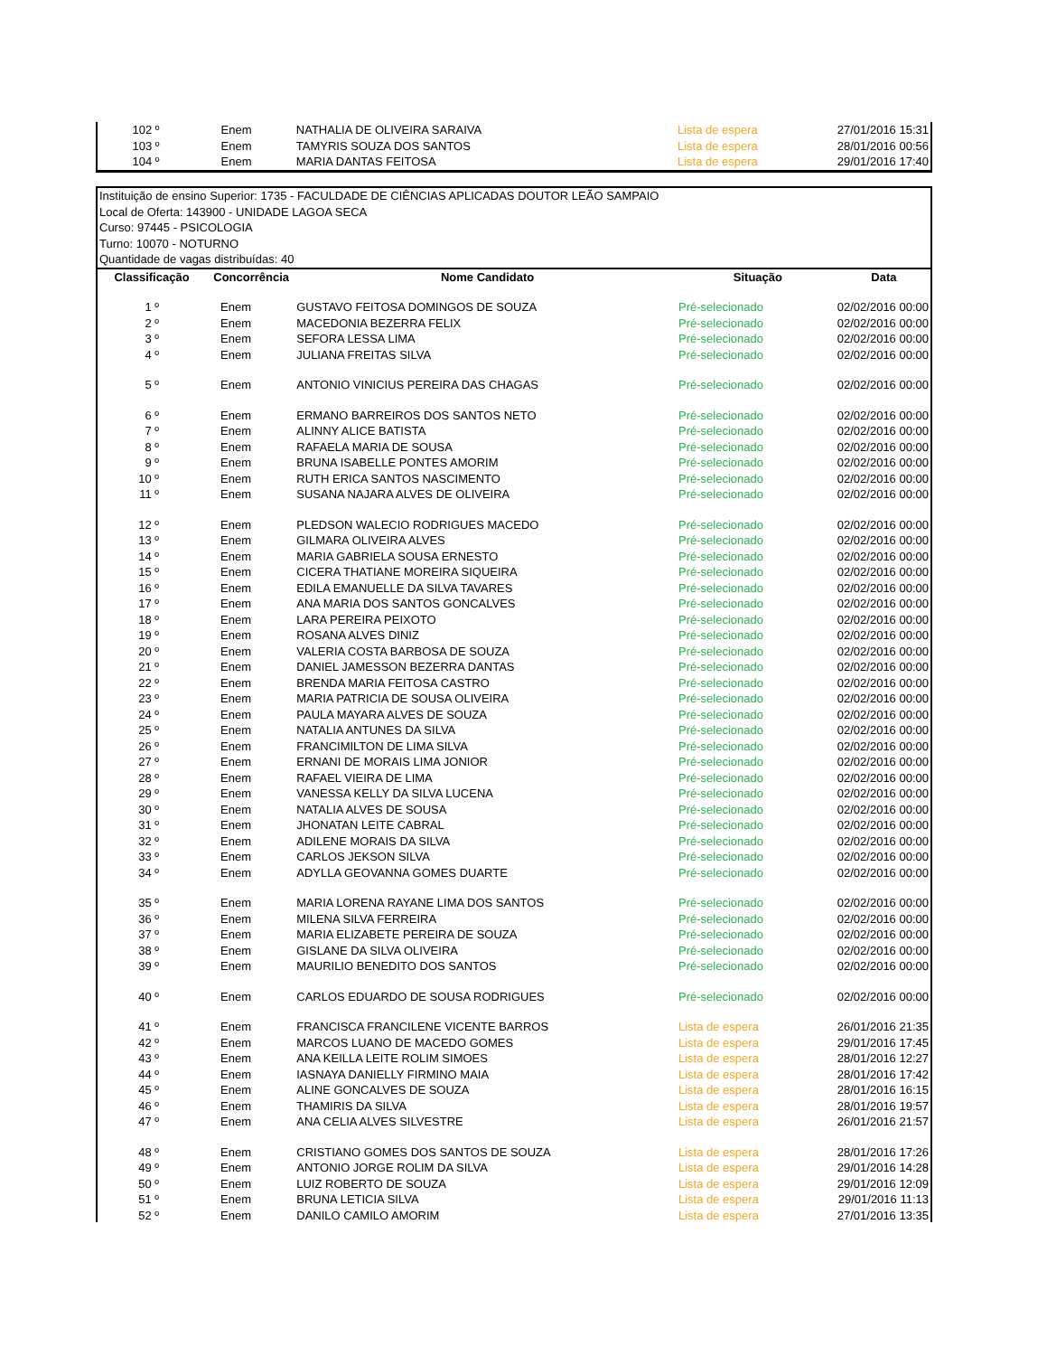| 102 º | Enem | NATHALIA DE OLIVEIRA SARAIVA | Lista de espera | 27/01/2016 15:31 |
| 103 º | Enem | TAMYRIS SOUZA DOS SANTOS | Lista de espera | 28/01/2016 00:56 |
| 104 º | Enem | MARIA DANTAS FEITOSA | Lista de espera | 29/01/2016 17:40 |
Instituição de ensino Superior: 1735 - FACULDADE DE CIÊNCIAS APLICADAS DOUTOR LEÃO SAMPAIO
Local de Oferta: 143900 - UNIDADE LAGOA SECA
Curso: 97445 - PSICOLOGIA
Turno: 10070 - NOTURNO
Quantidade de vagas distribuídas: 40
| Classificação | Concorrência | Nome Candidato | Situação | Data |
| --- | --- | --- | --- | --- |
| 1 º | Enem | GUSTAVO FEITOSA DOMINGOS DE SOUZA | Pré-selecionado | 02/02/2016 00:00 |
| 2 º | Enem | MACEDONIA BEZERRA FELIX | Pré-selecionado | 02/02/2016 00:00 |
| 3 º | Enem | SEFORA LESSA LIMA | Pré-selecionado | 02/02/2016 00:00 |
| 4 º | Enem | JULIANA FREITAS SILVA | Pré-selecionado | 02/02/2016 00:00 |
| 5 º | Enem | ANTONIO VINICIUS PEREIRA DAS CHAGAS | Pré-selecionado | 02/02/2016 00:00 |
| 6 º | Enem | ERMANO BARREIROS DOS SANTOS NETO | Pré-selecionado | 02/02/2016 00:00 |
| 7 º | Enem | ALINNY ALICE BATISTA | Pré-selecionado | 02/02/2016 00:00 |
| 8 º | Enem | RAFAELA MARIA DE SOUSA | Pré-selecionado | 02/02/2016 00:00 |
| 9 º | Enem | BRUNA ISABELLE PONTES AMORIM | Pré-selecionado | 02/02/2016 00:00 |
| 10 º | Enem | RUTH ERICA SANTOS NASCIMENTO | Pré-selecionado | 02/02/2016 00:00 |
| 11 º | Enem | SUSANA NAJARA ALVES DE OLIVEIRA | Pré-selecionado | 02/02/2016 00:00 |
| 12 º | Enem | PLEDSON WALECIO RODRIGUES MACEDO | Pré-selecionado | 02/02/2016 00:00 |
| 13 º | Enem | GILMARA OLIVEIRA ALVES | Pré-selecionado | 02/02/2016 00:00 |
| 14 º | Enem | MARIA GABRIELA SOUSA ERNESTO | Pré-selecionado | 02/02/2016 00:00 |
| 15 º | Enem | CICERA THATIANE MOREIRA SIQUEIRA | Pré-selecionado | 02/02/2016 00:00 |
| 16 º | Enem | EDILA EMANUELLE DA SILVA TAVARES | Pré-selecionado | 02/02/2016 00:00 |
| 17 º | Enem | ANA MARIA DOS SANTOS GONCALVES | Pré-selecionado | 02/02/2016 00:00 |
| 18 º | Enem | LARA PEREIRA PEIXOTO | Pré-selecionado | 02/02/2016 00:00 |
| 19 º | Enem | ROSANA ALVES DINIZ | Pré-selecionado | 02/02/2016 00:00 |
| 20 º | Enem | VALERIA COSTA BARBOSA DE SOUZA | Pré-selecionado | 02/02/2016 00:00 |
| 21 º | Enem | DANIEL JAMESSON BEZERRA DANTAS | Pré-selecionado | 02/02/2016 00:00 |
| 22 º | Enem | BRENDA MARIA FEITOSA CASTRO | Pré-selecionado | 02/02/2016 00:00 |
| 23 º | Enem | MARIA PATRICIA DE SOUSA OLIVEIRA | Pré-selecionado | 02/02/2016 00:00 |
| 24 º | Enem | PAULA MAYARA ALVES DE SOUZA | Pré-selecionado | 02/02/2016 00:00 |
| 25 º | Enem | NATALIA ANTUNES DA SILVA | Pré-selecionado | 02/02/2016 00:00 |
| 26 º | Enem | FRANCIMILTON DE LIMA SILVA | Pré-selecionado | 02/02/2016 00:00 |
| 27 º | Enem | ERNANI DE MORAIS LIMA JONIOR | Pré-selecionado | 02/02/2016 00:00 |
| 28 º | Enem | RAFAEL VIEIRA DE LIMA | Pré-selecionado | 02/02/2016 00:00 |
| 29 º | Enem | VANESSA KELLY DA SILVA LUCENA | Pré-selecionado | 02/02/2016 00:00 |
| 30 º | Enem | NATALIA ALVES DE SOUSA | Pré-selecionado | 02/02/2016 00:00 |
| 31 º | Enem | JHONATAN LEITE CABRAL | Pré-selecionado | 02/02/2016 00:00 |
| 32 º | Enem | ADILENE MORAIS DA SILVA | Pré-selecionado | 02/02/2016 00:00 |
| 33 º | Enem | CARLOS JEKSON SILVA | Pré-selecionado | 02/02/2016 00:00 |
| 34 º | Enem | ADYLLA GEOVANNA GOMES DUARTE | Pré-selecionado | 02/02/2016 00:00 |
| 35 º | Enem | MARIA LORENA RAYANE LIMA DOS SANTOS | Pré-selecionado | 02/02/2016 00:00 |
| 36 º | Enem | MILENA SILVA FERREIRA | Pré-selecionado | 02/02/2016 00:00 |
| 37 º | Enem | MARIA ELIZABETE PEREIRA DE SOUZA | Pré-selecionado | 02/02/2016 00:00 |
| 38 º | Enem | GISLANE DA SILVA OLIVEIRA | Pré-selecionado | 02/02/2016 00:00 |
| 39 º | Enem | MAURILIO BENEDITO DOS SANTOS | Pré-selecionado | 02/02/2016 00:00 |
| 40 º | Enem | CARLOS EDUARDO DE SOUSA RODRIGUES | Pré-selecionado | 02/02/2016 00:00 |
| 41 º | Enem | FRANCISCA FRANCILENE VICENTE BARROS | Lista de espera | 26/01/2016 21:35 |
| 42 º | Enem | MARCOS LUANO DE MACEDO GOMES | Lista de espera | 29/01/2016 17:45 |
| 43 º | Enem | ANA KEILLA LEITE ROLIM SIMOES | Lista de espera | 28/01/2016 12:27 |
| 44 º | Enem | IASNAYA DANIELLY FIRMINO MAIA | Lista de espera | 28/01/2016 17:42 |
| 45 º | Enem | ALINE GONCALVES DE SOUZA | Lista de espera | 28/01/2016 16:15 |
| 46 º | Enem | THAMIRIS DA SILVA | Lista de espera | 28/01/2016 19:57 |
| 47 º | Enem | ANA CELIA ALVES SILVESTRE | Lista de espera | 26/01/2016 21:57 |
| 48 º | Enem | CRISTIANO GOMES DOS SANTOS DE SOUZA | Lista de espera | 28/01/2016 17:26 |
| 49 º | Enem | ANTONIO JORGE ROLIM DA SILVA | Lista de espera | 29/01/2016 14:28 |
| 50 º | Enem | LUIZ ROBERTO DE SOUZA | Lista de espera | 29/01/2016 12:09 |
| 51 º | Enem | BRUNA LETICIA SILVA | Lista de espera | 29/01/2016 11:13 |
| 52 º | Enem | DANILO CAMILO AMORIM | Lista de espera | 27/01/2016 13:35 |